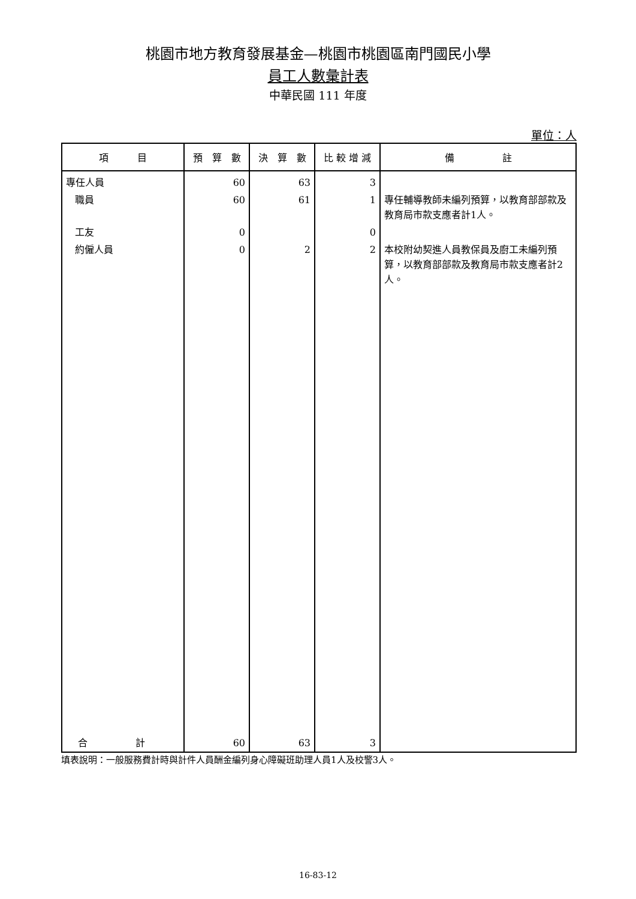桃園市地方教育發展基金—桃園市桃園區南門國民小學
員工人數彙計表
中華民國 111 年度
單位：人
| 項 目 | 預 算 數 | 決 算 數 | 比 較 增 減 | 備 註 |
| --- | --- | --- | --- | --- |
| 專任人員 | 60 | 63 | 3 | |
| 職員 | 60 | 61 | 1 | 專任輔導教師未編列預算，以教育部部款及教育局市款支應者計1人。 |
| 工友 | 0 | | 0 | |
| 約僱人員 | 0 | 2 | 2 | 本校附幼契進人員教保員及廚工未編列預算，以教育部部款及教育局市款支應者計2人。 |
| 合 計 | 60 | 63 | 3 | |
填表說明：一般服務費計時與計件人員酬金編列身心障礙班助理人員1人及校警3人。
16-83-12